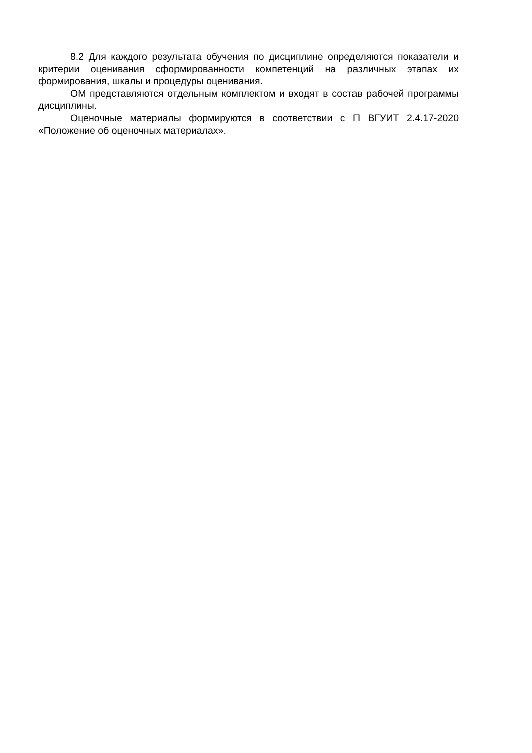8.2 Для каждого результата обучения по дисциплине определяются показатели и критерии оценивания сформированности компетенций на различных этапах их формирования, шкалы и процедуры оценивания.
ОМ представляются отдельным комплектом и входят в состав рабочей программы дисциплины.
Оценочные материалы формируются в соответствии с П ВГУИТ 2.4.17-2020 «Положение об оценочных материалах».